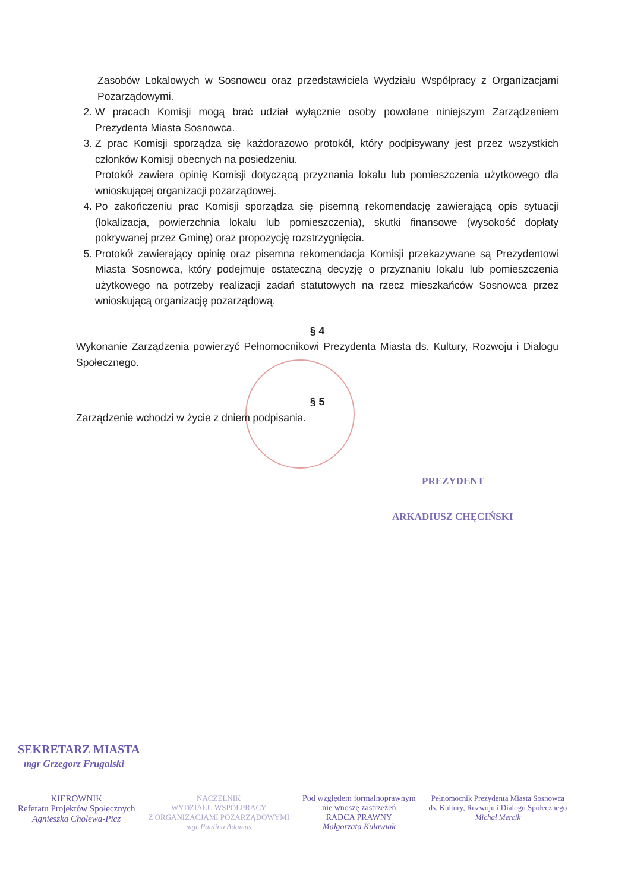Zasobów Lokalowych w Sosnowcu oraz przedstawiciela Wydziału Współpracy z Organizacjami Pozarządowymi.
2. W pracach Komisji mogą brać udział wyłącznie osoby powołane niniejszym Zarządzeniem Prezydenta Miasta Sosnowca.
3. Z prac Komisji sporządza się każdorazowo protokół, który podpisywany jest przez wszystkich członków Komisji obecnych na posiedzeniu.
Protokół zawiera opinię Komisji dotyczącą przyznania lokalu lub pomieszczenia użytkowego dla wnioskującej organizacji pozarządowej.
4. Po zakończeniu prac Komisji sporządza się pisemną rekomendację zawierającą opis sytuacji (lokalizacja, powierzchnia lokalu lub pomieszczenia), skutki finansowe (wysokość dopłaty pokrywanej przez Gminę) oraz propozycję rozstrzygnięcia.
5. Protokół zawierający opinię oraz pisemna rekomendacja Komisji przekazywane są Prezydentowi Miasta Sosnowca, który podejmuje ostateczną decyzję o przyznaniu lokalu lub pomieszczenia użytkowego na potrzeby realizacji zadań statutowych na rzecz mieszkańców Sosnowca przez wnioskującą organizację pozarządową.
§ 4
Wykonanie Zarządzenia powierzyć Pełnomocnikowi Prezydenta Miasta ds. Kultury, Rozwoju i Dialogu Społecznego.
§ 5
Zarządzenie wchodzi w życie z dniem podpisania.
PREZYDENT
ARKADIUSZ CHĘCIŃSKI
SEKRETARZ MIASTA
mgr Grzegorz Frugalski
KIEROWNIK
Referatu Projektów Społecznych
Agnieszka Cholewa-Picz
NACZELNIK
WYDZIAŁU WSPÓŁPRACY
Z ORGANIZACJAMI POZARZĄDOWYMI
mgr Paulina Adamus
Pod względem formalnoprawnym
nie wnoszę zastrzeżeń
RADCA PRAWNY
Małgorzata Kulawiak
Pełnomocnik Prezydenta Miasta Sosnowca
ds. Kultury, Rozwoju i Dialogu Społecznego
Michał Mercik